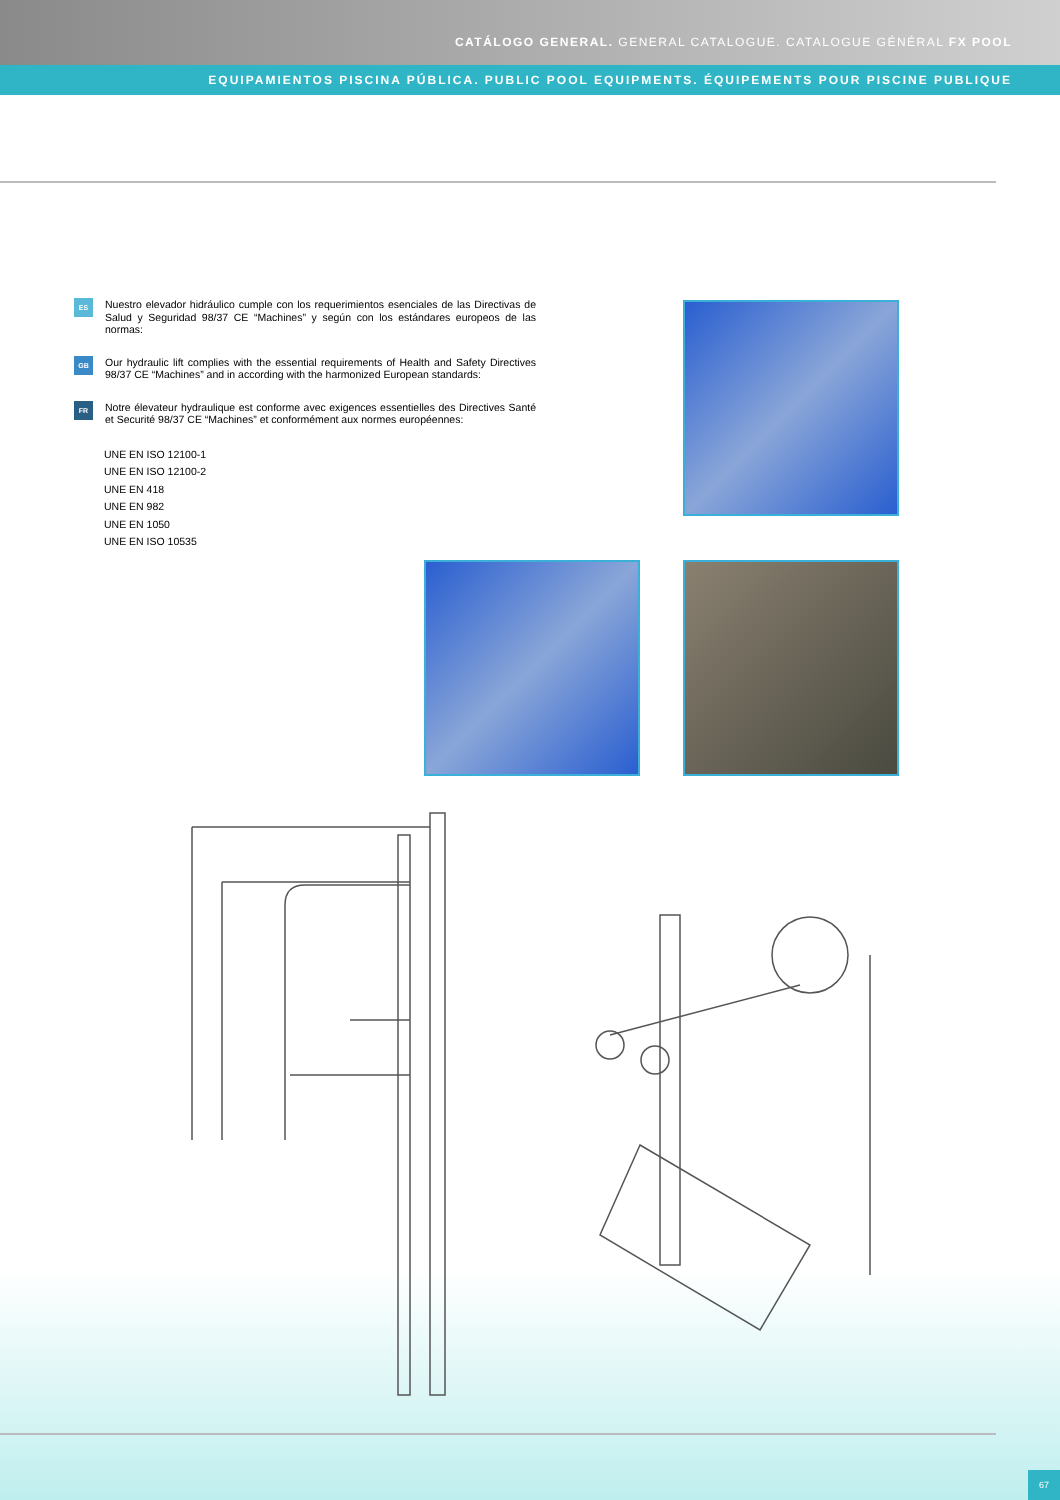CATÁLOGO GENERAL. GENERAL CATALOGUE. CATALOGUE GÉNÉRAL FX POOL
EQUIPAMIENTOS PISCINA PÚBLICA. PUBLIC POOL EQUIPMENTS. ÉQUIPEMENTS POUR PISCINE PUBLIQUE
ES
Nuestro elevador hidráulico cumple con los requerimientos esenciales de las Directivas de Salud y Seguridad 98/37 CE “Machines” y según con los estándares europeos de las normas:
GB
Our hydraulic lift complies with the essential requirements of Health and Safety Directives 98/37 CE “Machines” and in according with the harmonized European standards:
FR
Notre élevateur hydraulique est conforme avec exigences essentielles des Directives Santé et Securité 98/37 CE “Machines” et conformément aux normes européennes:
UNE EN ISO 12100-1
UNE EN ISO 12100-2
UNE EN 418
UNE EN 982
UNE EN 1050
UNE EN ISO 10535
67